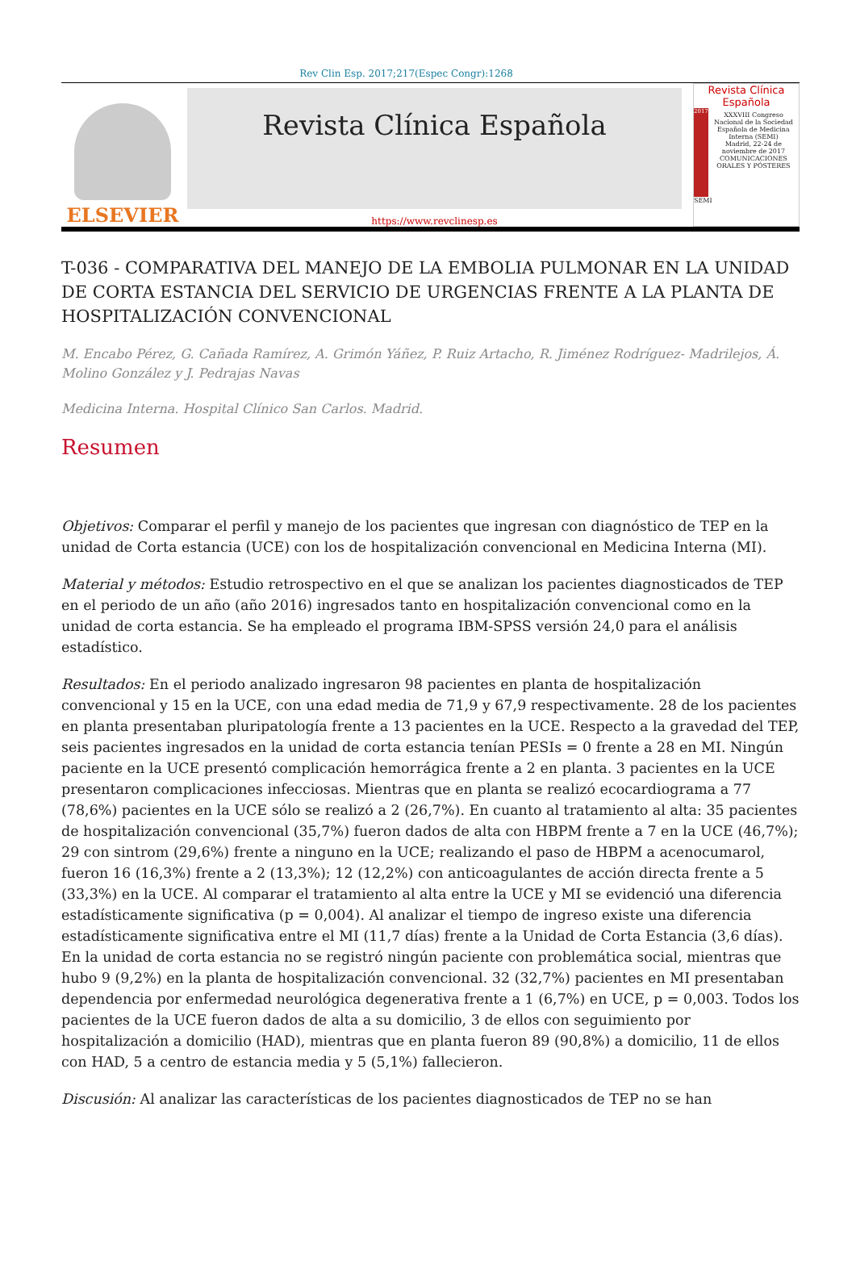Rev Clin Esp. 2017;217(Espec Congr):1268
ELSEVIER
Revista Clínica Española
https://www.revclinesp.es
Revista Clínica Española
2017
XXXVIII Congreso Nacional de la Sociedad Española de Medicina Interna (SEMI)
Madrid, 22-24 de noviembre de 2017
COMUNICACIONES ORALES Y PÓSTERES
SEMI
T-036 - COMPARATIVA DEL MANEJO DE LA EMBOLIA PULMONAR EN LA UNIDAD DE CORTA ESTANCIA DEL SERVICIO DE URGENCIAS FRENTE A LA PLANTA DE HOSPITALIZACIÓN CONVENCIONAL
M. Encabo Pérez, G. Cañada Ramírez, A. Grimón Yáñez, P. Ruiz Artacho, R. Jiménez Rodríguez- Madrilejos, Á. Molino González y J. Pedrajas Navas
Medicina Interna. Hospital Clínico San Carlos. Madrid.
Resumen
Objetivos: Comparar el perfil y manejo de los pacientes que ingresan con diagnóstico de TEP en la unidad de Corta estancia (UCE) con los de hospitalización convencional en Medicina Interna (MI).
Material y métodos: Estudio retrospectivo en el que se analizan los pacientes diagnosticados de TEP en el periodo de un año (año 2016) ingresados tanto en hospitalización convencional como en la unidad de corta estancia. Se ha empleado el programa IBM-SPSS versión 24,0 para el análisis estadístico.
Resultados: En el periodo analizado ingresaron 98 pacientes en planta de hospitalización convencional y 15 en la UCE, con una edad media de 71,9 y 67,9 respectivamente. 28 de los pacientes en planta presentaban pluripatología frente a 13 pacientes en la UCE. Respecto a la gravedad del TEP, seis pacientes ingresados en la unidad de corta estancia tenían PESIs = 0 frente a 28 en MI. Ningún paciente en la UCE presentó complicación hemorrágica frente a 2 en planta. 3 pacientes en la UCE presentaron complicaciones infecciosas. Mientras que en planta se realizó ecocardiograma a 77 (78,6%) pacientes en la UCE sólo se realizó a 2 (26,7%). En cuanto al tratamiento al alta: 35 pacientes de hospitalización convencional (35,7%) fueron dados de alta con HBPM frente a 7 en la UCE (46,7%); 29 con sintrom (29,6%) frente a ninguno en la UCE; realizando el paso de HBPM a acenocumarol, fueron 16 (16,3%) frente a 2 (13,3%); 12 (12,2%) con anticoagulantes de acción directa frente a 5 (33,3%) en la UCE. Al comparar el tratamiento al alta entre la UCE y MI se evidenció una diferencia estadísticamente significativa (p = 0,004). Al analizar el tiempo de ingreso existe una diferencia estadísticamente significativa entre el MI (11,7 días) frente a la Unidad de Corta Estancia (3,6 días). En la unidad de corta estancia no se registró ningún paciente con problemática social, mientras que hubo 9 (9,2%) en la planta de hospitalización convencional. 32 (32,7%) pacientes en MI presentaban dependencia por enfermedad neurológica degenerativa frente a 1 (6,7%) en UCE, p = 0,003. Todos los pacientes de la UCE fueron dados de alta a su domicilio, 3 de ellos con seguimiento por hospitalización a domicilio (HAD), mientras que en planta fueron 89 (90,8%) a domicilio, 11 de ellos con HAD, 5 a centro de estancia media y 5 (5,1%) fallecieron.
Discusión: Al analizar las características de los pacientes diagnosticados de TEP no se han